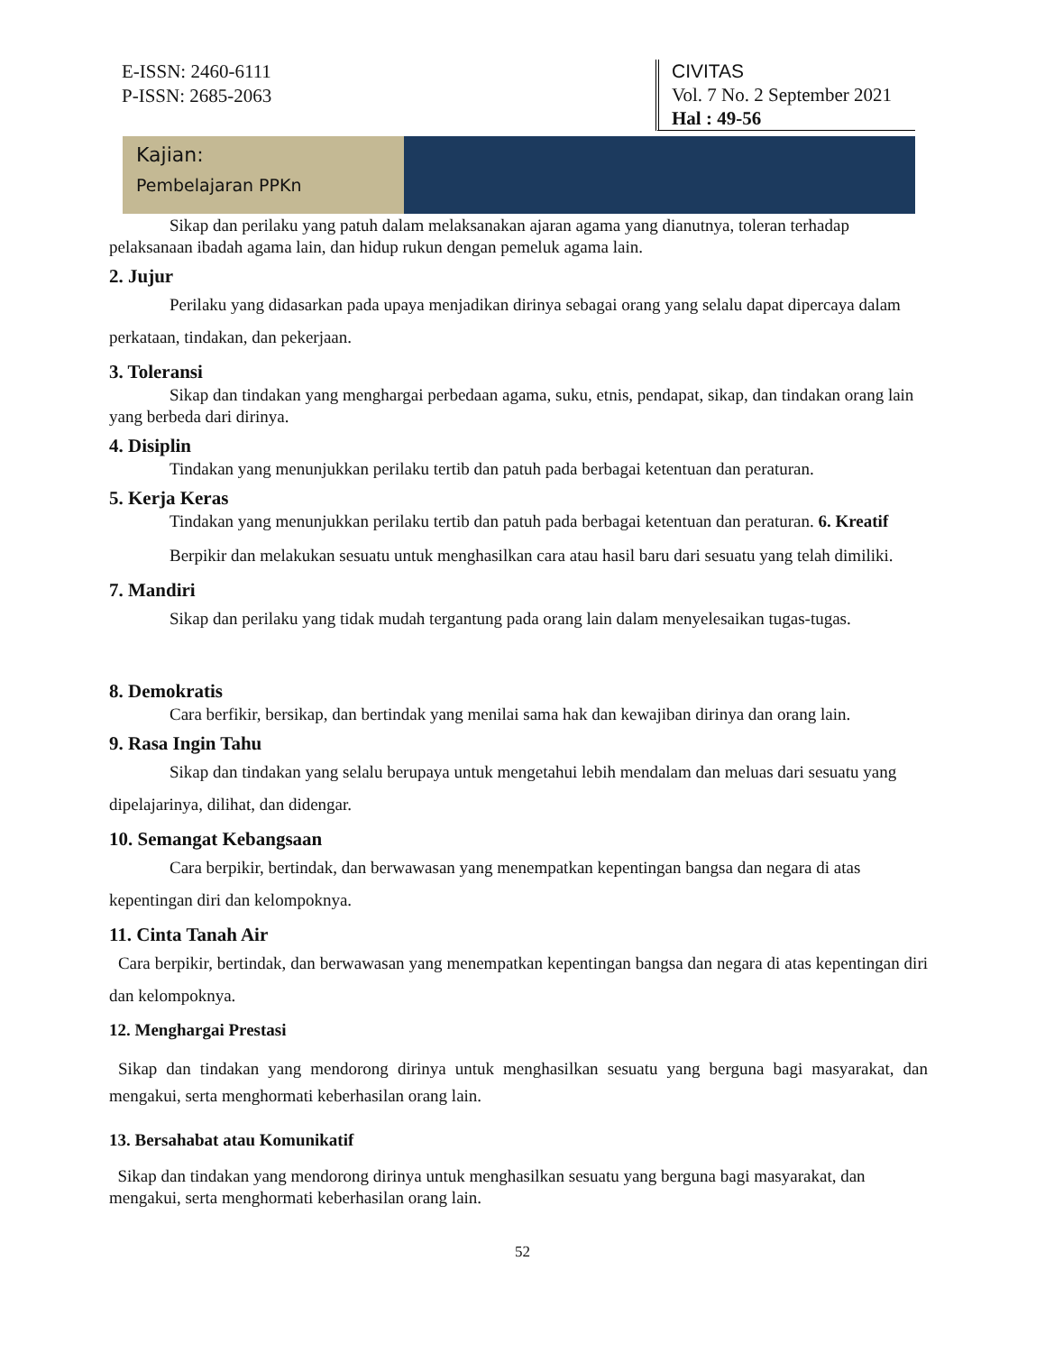E-ISSN: 2460-6111
P-ISSN: 2685-2063
CIVITAS
Vol. 7 No. 2 September 2021
Hal : 49-56
Kajian:
Pembelajaran PPKn
Sikap dan perilaku yang patuh dalam melaksanakan ajaran agama yang dianutnya, toleran terhadap pelaksanaan ibadah agama lain, dan hidup rukun dengan pemeluk agama lain.
2. Jujur
Perilaku yang didasarkan pada upaya menjadikan dirinya sebagai orang yang selalu dapat dipercaya dalam perkataan, tindakan, dan pekerjaan.
3. Toleransi
Sikap dan tindakan yang menghargai perbedaan agama, suku, etnis, pendapat, sikap, dan tindakan orang lain yang berbeda dari dirinya.
4. Disiplin
Tindakan yang menunjukkan perilaku tertib dan patuh pada berbagai ketentuan dan peraturan.
5. Kerja Keras
Tindakan yang menunjukkan perilaku tertib dan patuh pada berbagai ketentuan dan peraturan. 6. Kreatif
Berpikir dan melakukan sesuatu untuk menghasilkan cara atau hasil baru dari sesuatu yang telah dimiliki.
7. Mandiri
Sikap dan perilaku yang tidak mudah tergantung pada orang lain dalam menyelesaikan tugas-tugas.
8. Demokratis
Cara berfikir, bersikap, dan bertindak yang menilai sama hak dan kewajiban dirinya dan orang lain.
9. Rasa Ingin Tahu
Sikap dan tindakan yang selalu berupaya untuk mengetahui lebih mendalam dan meluas dari sesuatu yang dipelajarinya, dilihat, dan didengar.
10. Semangat Kebangsaan
Cara berpikir, bertindak, dan berwawasan yang menempatkan kepentingan bangsa dan negara di atas kepentingan diri dan kelompoknya.
11. Cinta Tanah Air
Cara berpikir, bertindak, dan berwawasan yang menempatkan kepentingan bangsa dan negara di atas kepentingan diri dan kelompoknya.
12. Menghargai Prestasi
Sikap dan tindakan yang mendorong dirinya untuk menghasilkan sesuatu yang berguna bagi masyarakat, dan mengakui, serta menghormati keberhasilan orang lain.
13. Bersahabat atau Komunikatif
Sikap dan tindakan yang mendorong dirinya untuk menghasilkan sesuatu yang berguna bagi masyarakat, dan mengakui, serta menghormati keberhasilan orang lain.
52